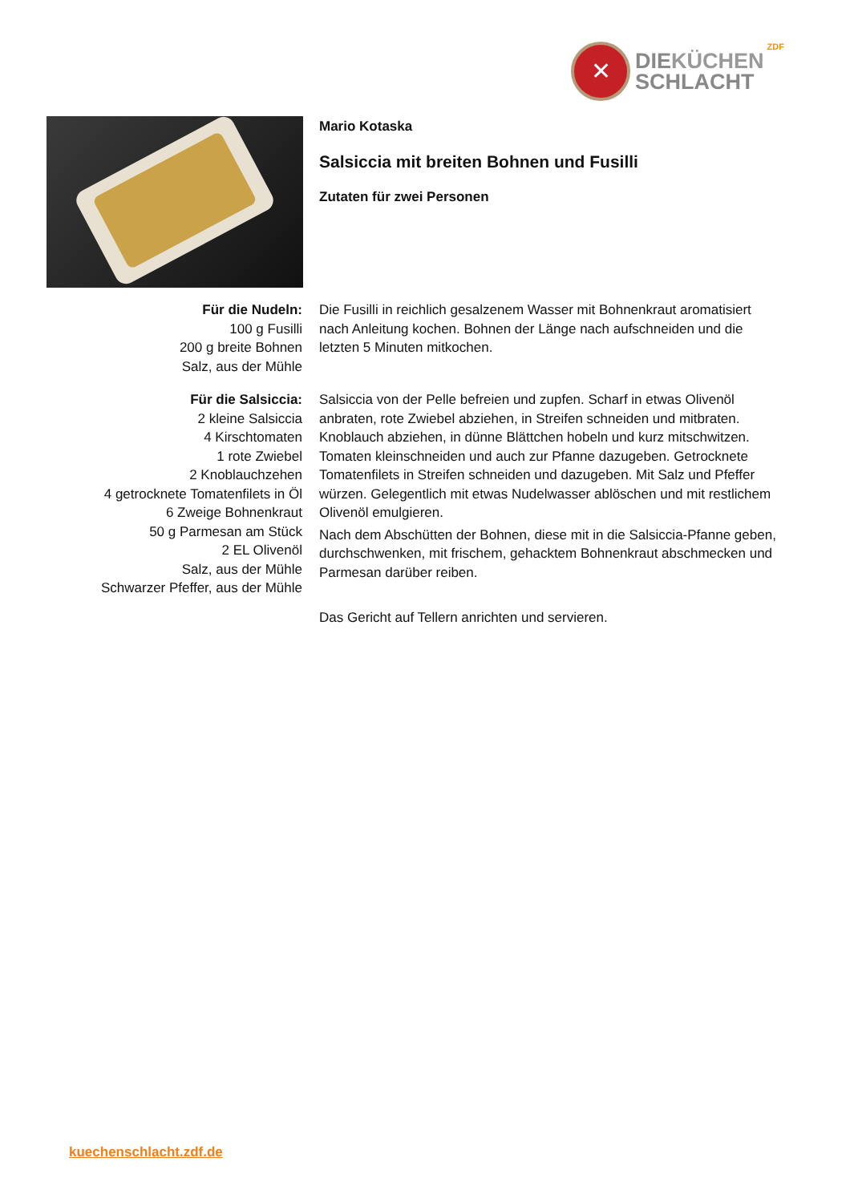✕
DIEKÜCHEN
SCHLACHT
ZDF
Mario Kotaska
Salsiccia mit breiten Bohnen und Fusilli
Zutaten für zwei Personen
Für die Nudeln:
100 g Fusilli
200 g breite Bohnen
Salz, aus der Mühle
Die Fusilli in reichlich gesalzenem Wasser mit Bohnenkraut aromatisiert nach Anleitung kochen. Bohnen der Länge nach aufschneiden und die letzten 5 Minuten mitkochen.
Für die Salsiccia:
2 kleine Salsiccia
4 Kirschtomaten
1 rote Zwiebel
2 Knoblauchzehen
4 getrocknete Tomatenfilets in Öl
6 Zweige Bohnenkraut
50 g Parmesan am Stück
2 EL Olivenöl
Salz, aus der Mühle
Schwarzer Pfeffer, aus der Mühle
Salsiccia von der Pelle befreien und zupfen. Scharf in etwas Olivenöl anbraten, rote Zwiebel abziehen, in Streifen schneiden und mitbraten. Knoblauch abziehen, in dünne Blättchen hobeln und kurz mitschwitzen. Tomaten kleinschneiden und auch zur Pfanne dazugeben. Getrocknete Tomatenfilets in Streifen schneiden und dazugeben. Mit Salz und Pfeffer würzen. Gelegentlich mit etwas Nudelwasser ablöschen und mit restlichem Olivenöl emulgieren.
Nach dem Abschütten der Bohnen, diese mit in die Salsiccia-Pfanne geben, durchschwenken, mit frischem, gehacktem Bohnenkraut abschmecken und Parmesan darüber reiben.
Das Gericht auf Tellern anrichten und servieren.
kuechenschlacht.zdf.de